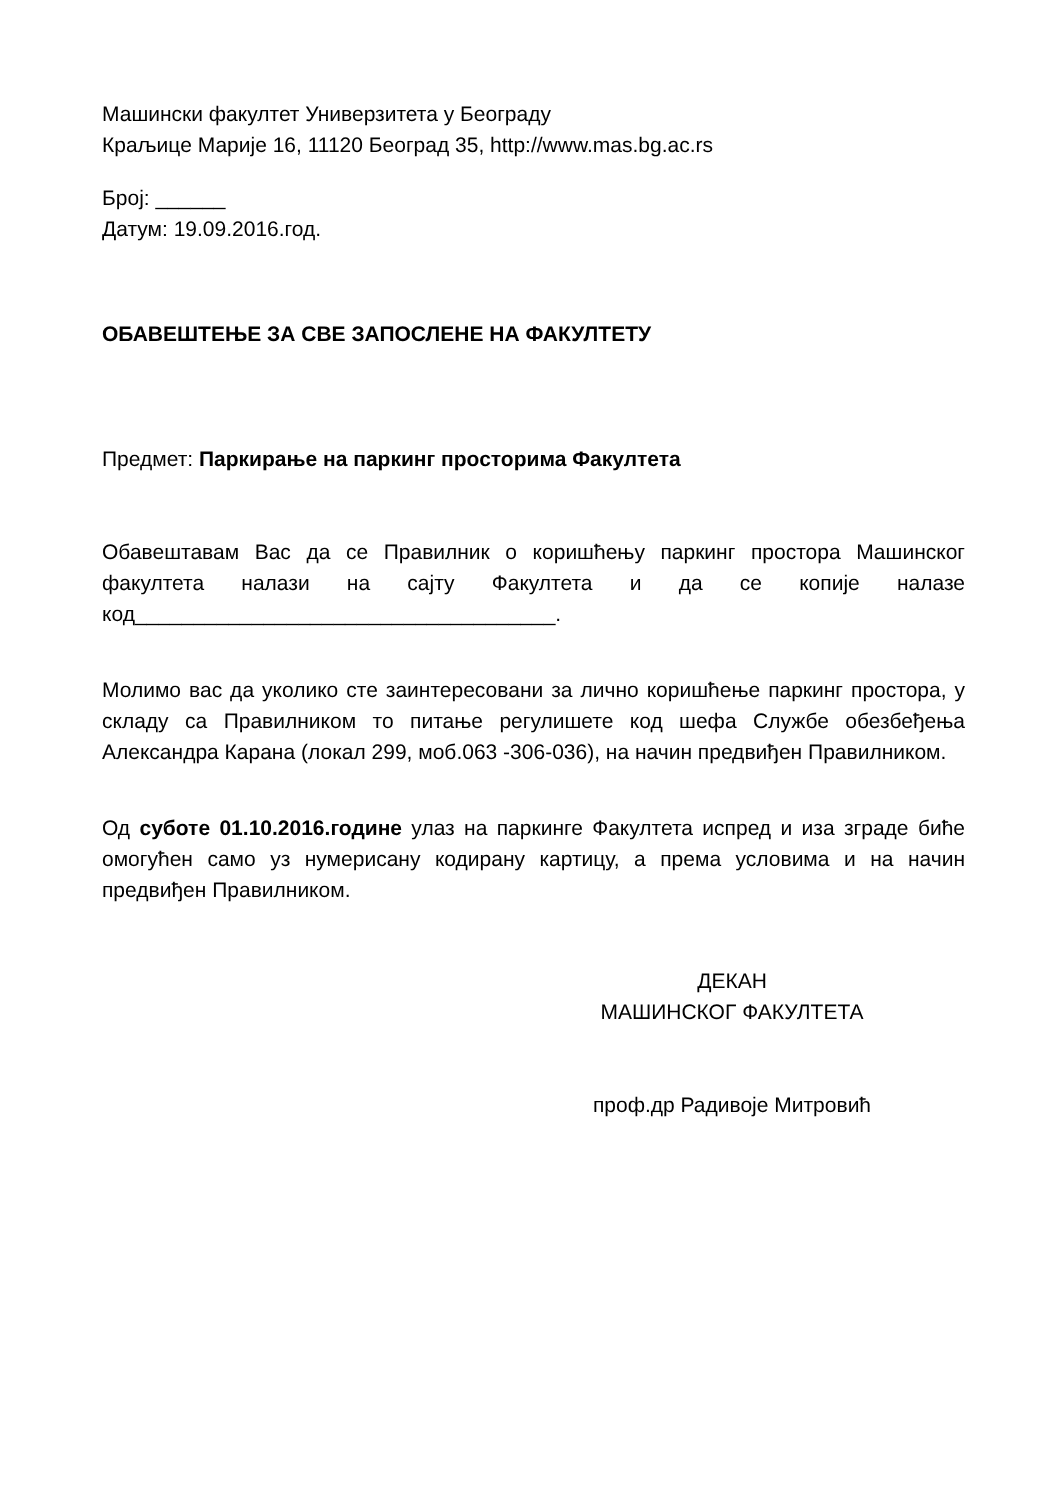Машински факултет Универзитета у Београду
Краљице Марије 16, 11120 Београд 35, http://www.mas.bg.ac.rs
Број: ______
Датум: 19.09.2016.год.
ОБАВЕШТЕЊЕ ЗА СВЕ ЗАПОСЛЕНЕ НА ФАКУЛТЕТУ
Предмет: Паркирање на паркинг просторима Факултета
Обавештавам Вас да се Правилник о коришћењу паркинг простора Машинског факултета налази на сајту Факултета и да се копије налазе код____________________________________.
Молимо вас да уколико сте заинтересовани за лично коришћење паркинг простора, у складу са Правилником то питање регулишете код шефа Службе обезбеђења Александра Карана (локал 299, моб.063 -306-036), на начин предвиђен Правилником.
Од суботе 01.10.2016.године улаз на паркинге Факултета испред и иза зграде биће омогућен само уз нумерисану кодирану картицу, а према условима и на начин предвиђен Правилником.
ДЕКАН
МАШИНСКОГ ФАКУЛТЕТА
проф.др Радивоје Митровић